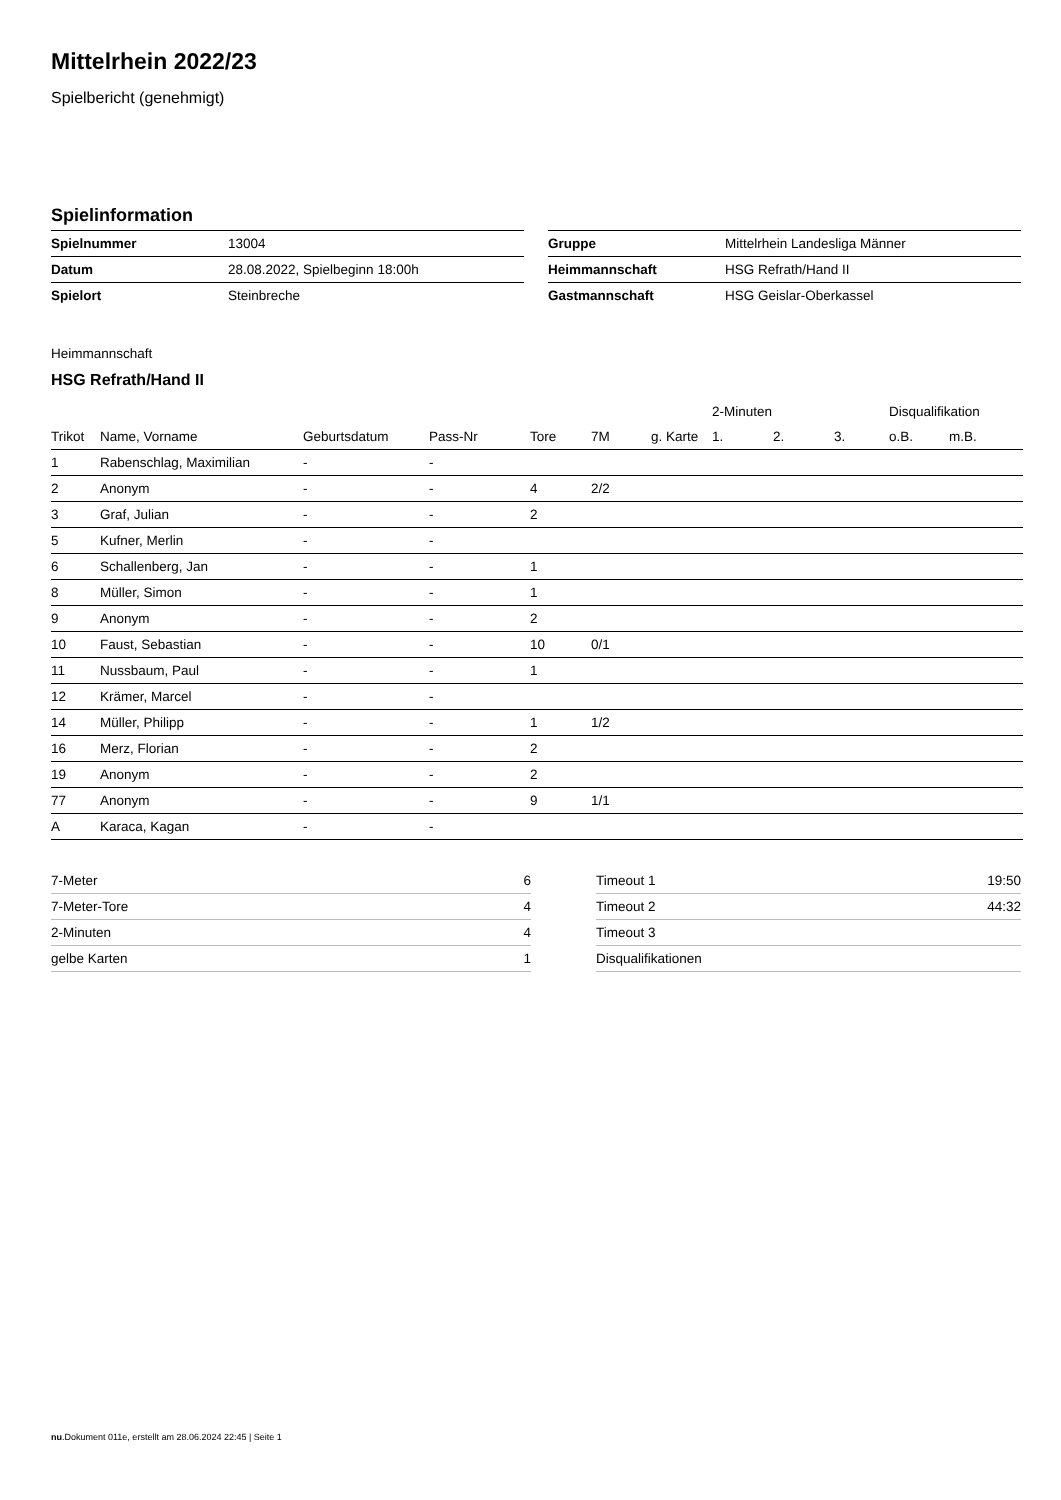Mittelrhein 2022/23
Spielbericht (genehmigt)
Spielinformation
| Spielnummer | 13004 |
| Datum | 28.08.2022, Spielbeginn 18:00h |
| Spielort | Steinbreche |
| Gruppe | Mittelrhein Landesliga Männer |
| Heimmannschaft | HSG Refrath/Hand II |
| Gastmannschaft | HSG Geislar-Oberkassel |
Heimmannschaft
HSG Refrath/Hand II
| | | | | | | | 2-Minuten | | | Disqualifikation | |
| --- | --- | --- | --- | --- | --- | --- | --- | --- | --- | --- | --- |
| Trikot | Name, Vorname | Geburtsdatum | Pass-Nr | Tore | 7M | g. Karte | 1. | 2. | 3. | o.B. | m.B. |
| 1 | Rabenschlag, Maximilian | - | - | | | | | | | | |
| 2 | Anonym | - | - | 4 | 2/2 | | | | | | |
| 3 | Graf, Julian | - | - | 2 | | | | | | | |
| 5 | Kufner, Merlin | - | - | | | | | | | | |
| 6 | Schallenberg, Jan | - | - | 1 | | | | | | | |
| 8 | Müller, Simon | - | - | 1 | | | | | | | |
| 9 | Anonym | - | - | 2 | | | | | | | |
| 10 | Faust, Sebastian | - | - | 10 | 0/1 | | | | | | |
| 11 | Nussbaum, Paul | - | - | 1 | | | | | | | |
| 12 | Krämer, Marcel | - | - | | | | | | | | |
| 14 | Müller, Philipp | - | - | 1 | 1/2 | | | | | | |
| 16 | Merz, Florian | - | - | 2 | | | | | | | |
| 19 | Anonym | - | - | 2 | | | | | | | |
| 77 | Anonym | - | - | 9 | 1/1 | | | | | | |
| A | Karaca, Kagan | - | - | | | | | | | | |
| 7-Meter | 6 |
| 7-Meter-Tore | 4 |
| 2-Minuten | 4 |
| gelbe Karten | 1 |
| Timeout 1 | 19:50 |
| Timeout 2 | 44:32 |
| Timeout 3 | |
| Disqualifikationen | |
nu.Dokument 011e, erstellt am 28.06.2024 22:45 | Seite 1